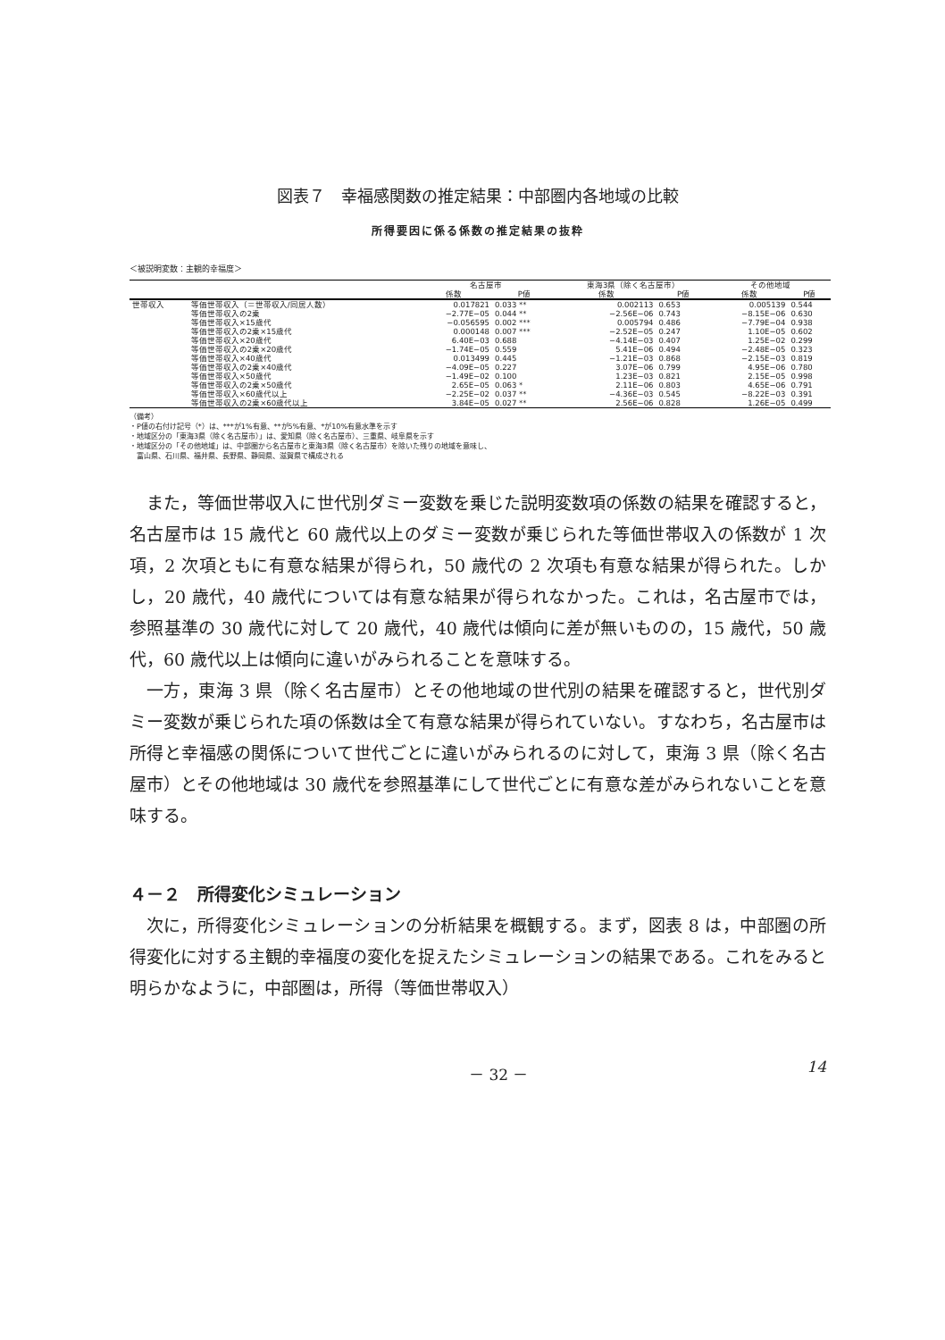図表７　幸福感関数の推定結果：中部圏内各地域の比較
所得要因に係る係数の推定結果の抜粋
＜被説明変数：主観的幸福度＞
| | | 名古屋市 | | 東海3県（除く名古屋市） | | その他地域 | |
| --- | --- | --- | --- | --- | --- | --- | --- |
| | | 係数 | P値 | 係数 | P値 | 係数 | P値 |
| 世帯収入 | 等価世帯収入（＝世帯収入/同居人数） | 0.017821 | 0.033 ** | 0.002113 | 0.653 | 0.005139 | 0.544 |
| | 等価世帯収入の2乗 | −2.77E−05 | 0.044 ** | −2.56E−06 | 0.743 | −8.15E−06 | 0.630 |
| | 等価世帯収入×15歳代 | −0.056595 | 0.002 *** | 0.005794 | 0.486 | −7.79E−04 | 0.938 |
| | 等価世帯収入の2乗×15歳代 | 0.000148 | 0.007 *** | −2.52E−05 | 0.247 | 1.10E−05 | 0.602 |
| | 等価世帯収入×20歳代 | 6.40E−03 | 0.688 | −4.14E−03 | 0.407 | 1.25E−02 | 0.299 |
| | 等価世帯収入の2乗×20歳代 | −1.74E−05 | 0.559 | 5.41E−06 | 0.494 | −2.48E−05 | 0.323 |
| | 等価世帯収入×40歳代 | 0.013499 | 0.445 | −1.21E−03 | 0.868 | −2.15E−03 | 0.819 |
| | 等価世帯収入の2乗×40歳代 | −4.09E−05 | 0.227 | 3.07E−06 | 0.799 | 4.95E−06 | 0.780 |
| | 等価世帯収入×50歳代 | −1.49E−02 | 0.100 | 1.23E−03 | 0.821 | 2.15E−05 | 0.998 |
| | 等価世帯収入の2乗×50歳代 | 2.65E−05 | 0.063 * | 2.11E−06 | 0.803 | 4.65E−06 | 0.791 |
| | 等価世帯収入×60歳代以上 | −2.25E−02 | 0.037 ** | −4.36E−03 | 0.545 | −8.22E−03 | 0.391 |
| | 等価世帯収入の2乗×60歳代以上 | 3.84E−05 | 0.027 ** | 2.56E−06 | 0.828 | 1.26E−05 | 0.499 |
（備考）
・P値の右付け記号（*）は、***が1%有意、**が5%有意、*が10%有意水準を示す
・地域区分の「東海3県（除く名古屋市）」は、愛知県（除く名古屋市）、三重県、岐阜県を示す
・地域区分の「その他地域」は、中部圏から名古屋市と東海3県（除く名古屋市）を除いた残りの地域を意味し、
　富山県、石川県、福井県、長野県、静岡県、滋賀県で構成される
　また，等価世帯収入に世代別ダミー変数を乗じた説明変数項の係数の結果を確認すると，名古屋市は 15 歳代と 60 歳代以上のダミー変数が乗じられた等価世帯収入の係数が 1 次項，2 次項ともに有意な結果が得られ，50 歳代の 2 次項も有意な結果が得られた。しかし，20 歳代，40 歳代については有意な結果が得られなかった。これは，名古屋市では，参照基準の 30 歳代に対して 20 歳代，40 歳代は傾向に差が無いものの，15 歳代，50 歳代，60 歳代以上は傾向に違いがみられることを意味する。
一方，東海 3 県（除く名古屋市）とその他地域の世代別の結果を確認すると，世代別ダミー変数が乗じられた項の係数は全て有意な結果が得られていない。すなわち，名古屋市は所得と幸福感の関係について世代ごとに違いがみられるのに対して，東海 3 県（除く名古屋市）とその他地域は 30 歳代を参照基準にして世代ごとに有意な差がみられないことを意味する。
４－２　所得変化シミュレーション
次に，所得変化シミュレーションの分析結果を概観する。まず，図表 8 は，中部圏の所得変化に対する主観的幸福度の変化を捉えたシミュレーションの結果である。これをみると明らかなように，中部圏は，所得（等価世帯収入）
－ 32 － 14